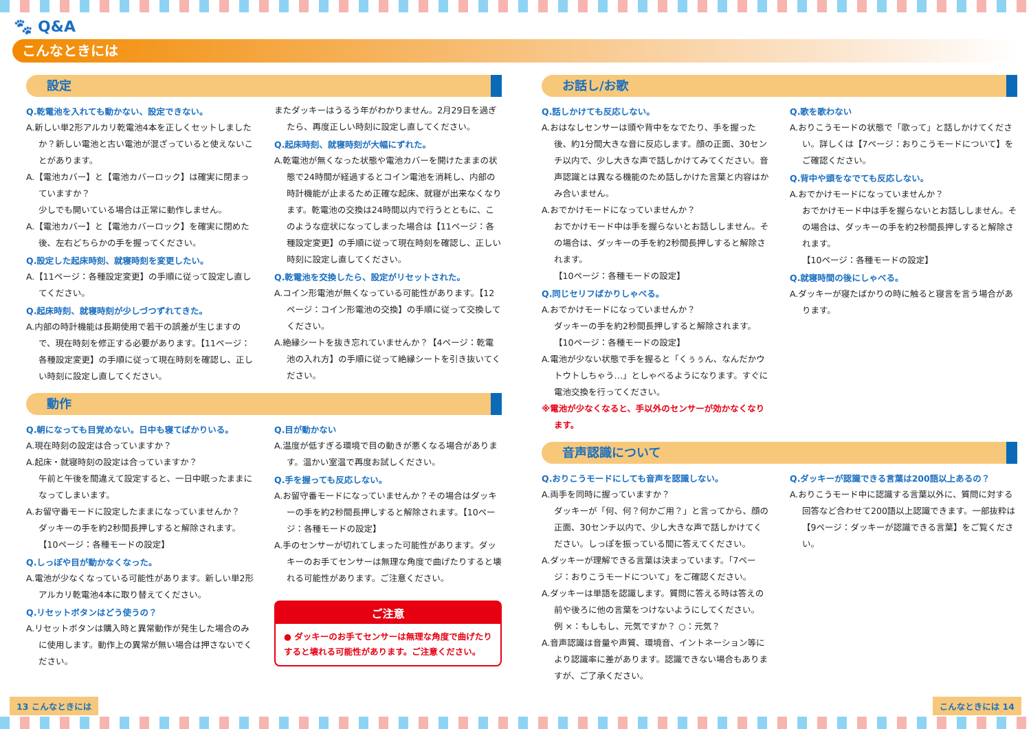🐾 Q&A
こんなときには
設定
Q.乾電池を入れても動かない、設定できない。
A.新しい単2形アルカリ乾電池4本を正しくセットしましたか？新しい電池と古い電池が混ざっていると使えないことがあります。
A.【電池カバー】と【電池カバーロック】は確実に閉まっていますか？
少しでも開いている場合は正常に動作しません。
A.【電池カバー】と【電池カバーロック】を確実に閉めた後、左右どちらかの手を握ってください。
Q.設定した起床時刻、就寝時刻を変更したい。
A.【11ページ：各種設定変更】の手順に従って設定し直してください。
Q.起床時刻、就寝時刻が少しづつずれてきた。
A.内部の時計機能は長期使用で若干の誤差が生じますので、現在時刻を修正する必要があります。【11ページ：各種設定変更】の手順に従って現在時刻を確認し、正しい時刻に設定し直してください。
またダッキーはうるう年がわかりません。2月29日を過ぎたら、再度正しい時刻に設定し直してください。
Q.起床時刻、就寝時刻が大幅にずれた。
A.乾電池が無くなった状態や電池カバーを開けたままの状態で24時間が経過するとコイン電池を消耗し、内部の時計機能が止まるため正確な起床、就寝が出来なくなります。乾電池の交換は24時間以内で行うとともに、このような症状になってしまった場合は【11ページ：各種設定変更】の手順に従って現在時刻を確認し、正しい時刻に設定し直してください。
Q.乾電池を交換したら、設定がリセットされた。
A.コイン形電池が無くなっている可能性があります。【12ページ：コイン形電池の交換】の手順に従って交換してください。
A.絶縁シートを抜き忘れていませんか？【4ページ：乾電池の入れ方】の手順に従って絶縁シートを引き抜いてください。
動作
Q.朝になっても目覚めない。日中も寝てばかりいる。
A.現在時刻の設定は合っていますか？
A.起床・就寝時刻の設定は合っていますか？
午前と午後を間違えて設定すると、一日中眠ったままになってしまいます。
A.お留守番モードに設定したままになっていませんか？
ダッキーの手を約2秒間長押しすると解除されます。
【10ページ：各種モードの設定】
Q.しっぽや目が動かなくなった。
A.電池が少なくなっている可能性があります。新しい単2形アルカリ乾電池4本に取り替えてください。
Q.リセットボタンはどう使うの？
A.リセットボタンは購入時と異常動作が発生した場合のみに使用します。動作上の異常が無い場合は押さないでください。
Q.目が動かない
A.温度が低すぎる環境で目の動きが悪くなる場合があります。温かい室温で再度お試しください。
Q.手を握っても反応しない。
A.お留守番モードになっていませんか？その場合はダッキーの手を約2秒間長押しすると解除されます。【10ページ：各種モードの設定】
A.手のセンサーが切れてしまった可能性があります。ダッキーのお手てセンサーは無理な角度で曲げたりすると壊れる可能性があります。ご注意ください。
ご注意
● ダッキーのお手てセンサーは無理な角度で曲げたりすると壊れる可能性があります。ご注意ください。
お話し/お歌
Q.話しかけても反応しない。
A.おはなしセンサーは頭や背中をなでたり、手を握った後、約1分間大きな音に反応します。顔の正面、30センチ以内で、少し大きな声で話しかけてみてください。音声認識とは異なる機能のため話しかけた言葉と内容はかみ合いません。
A.おでかけモードになっていませんか？
おでかけモード中は手を握らないとお話ししません。その場合は、ダッキーの手を約2秒間長押しすると解除されます。
【10ページ：各種モードの設定】
Q.同じセリフばかりしゃべる。
A.おでかけモードになっていませんか？
ダッキーの手を約2秒間長押しすると解除されます。
【10ページ：各種モードの設定】
A.電池が少ない状態で手を握ると「くぅぅん、なんだかウトウトしちゃう…」としゃべるようになります。すぐに電池交換を行ってください。
※電池が少なくなると、手以外のセンサーが効かなくなります。
Q.歌を歌わない
A.おりこうモードの状態で「歌って」と話しかけてください。詳しくは【7ページ：おりこうモードについて】をご確認ください。
Q.背中や頭をなでても反応しない。
A.おでかけモードになっていませんか？
おでかけモード中は手を握らないとお話ししません。その場合は、ダッキーの手を約2秒間長押しすると解除されます。
【10ページ：各種モードの設定】
Q.就寝時間の後にしゃべる。
A.ダッキーが寝たばかりの時に触ると寝言を言う場合があります。
音声認識について
Q.おりこうモードにしても音声を認識しない。
A.両手を同時に握っていますか？
ダッキーが「何、何？何かご用？」と言ってから、顔の正面、30センチ以内で、少し大きな声で話しかけてください。しっぽを振っている間に答えてください。
A.ダッキーが理解できる言葉は決まっています。「7ページ：おりこうモードについて」をご確認ください。
A.ダッキーは単語を認識します。質問に答える時は答えの前や後ろに他の言葉をつけないようにしてください。
例 ×：もしもし、元気ですか？ ○：元気？
A.音声認識は音量や声質、環境音、イントネーション等により認識率に差があります。認識できない場合もありますが、ご了承ください。
Q.ダッキーが認識できる言葉は200語以上あるの？
A.おりこうモード中に認識する言葉以外に、質問に対する回答など合わせて200語以上認識できます。一部抜粋は【9ページ：ダッキーが認識できる言葉】をご覧ください。
13 こんなときには こんなときには 14